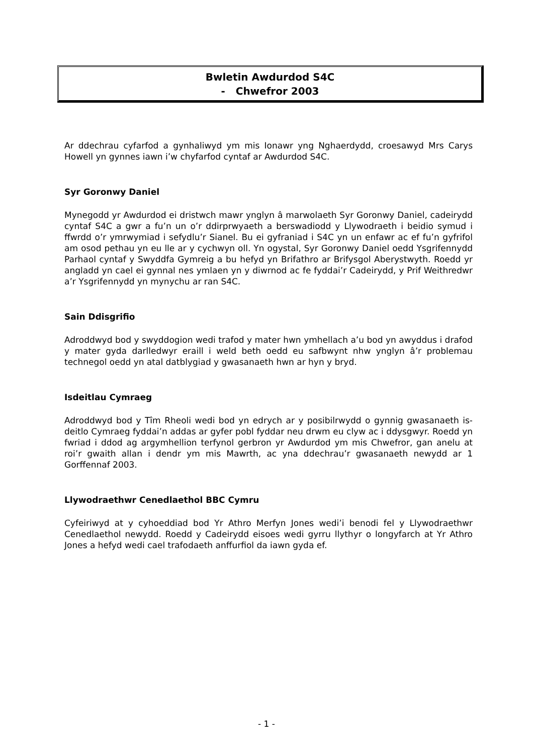Bwletin Awdurdod S4C
- Chwefror 2003
Ar ddechrau cyfarfod a gynhaliwyd ym mis Ionawr yng Nghaerdydd, croesawyd Mrs Carys Howell yn gynnes iawn i’w chyfarfod cyntaf ar Awdurdod S4C.
Syr Goronwy Daniel
Mynegodd yr Awdurdod ei dristwch mawr ynglyn â marwolaeth Syr Goronwy Daniel, cadeirydd cyntaf S4C a gwr a fu’n un o’r ddirprwyaeth a berswadiodd y Llywodraeth i beidio symud i ffwrdd o’r ymrwymiad i sefydlu’r Sianel. Bu ei gyfraniad i S4C yn un enfawr ac ef fu’n gyfrifol am osod pethau yn eu lle ar y cychwyn oll. Yn ogystal, Syr Goronwy Daniel oedd Ysgrifennydd Parhaol cyntaf y Swyddfa Gymreig a bu hefyd yn Brifathro ar Brifysgol Aberystwyth. Roedd yr angladd yn cael ei gynnal nes ymlaen yn y diwrnod ac fe fyddai’r Cadeirydd, y Prif Weithredwr a’r Ysgrifennydd yn mynychu ar ran S4C.
Sain Ddisgrifio
Adroddwyd bod y swyddogion wedi trafod y mater hwn ymhellach a’u bod yn awyddus i drafod y mater gyda darlledwyr eraill i weld beth oedd eu safbwynt nhw ynglyn â’r problemau technegol oedd yn atal datblygiad y gwasanaeth hwn ar hyn y bryd.
Isdeitlau Cymraeg
Adroddwyd bod y Tîm Rheoli wedi bod yn edrych ar y posibilrwydd o gynnig gwasanaeth is-deitlo Cymraeg fyddai’n addas ar gyfer pobl fyddar neu drwm eu clyw ac i ddysgwyr. Roedd yn fwriad i ddod ag argymhellion terfynol gerbron yr Awdurdod ym mis Chwefror, gan anelu at roi’r gwaith allan i dendr ym mis Mawrth, ac yna ddechrau’r gwasanaeth newydd ar 1 Gorffennaf 2003.
Llywodraethwr Cenedlaethol BBC Cymru
Cyfeiriwyd at y cyhoeddiad bod Yr Athro Merfyn Jones wedi’i benodi fel y Llywodraethwr Cenedlaethol newydd. Roedd y Cadeirydd eisoes wedi gyrru llythyr o longyfarch at Yr Athro Jones a hefyd wedi cael trafodaeth anffurfiol da iawn gyda ef.
- 1 -